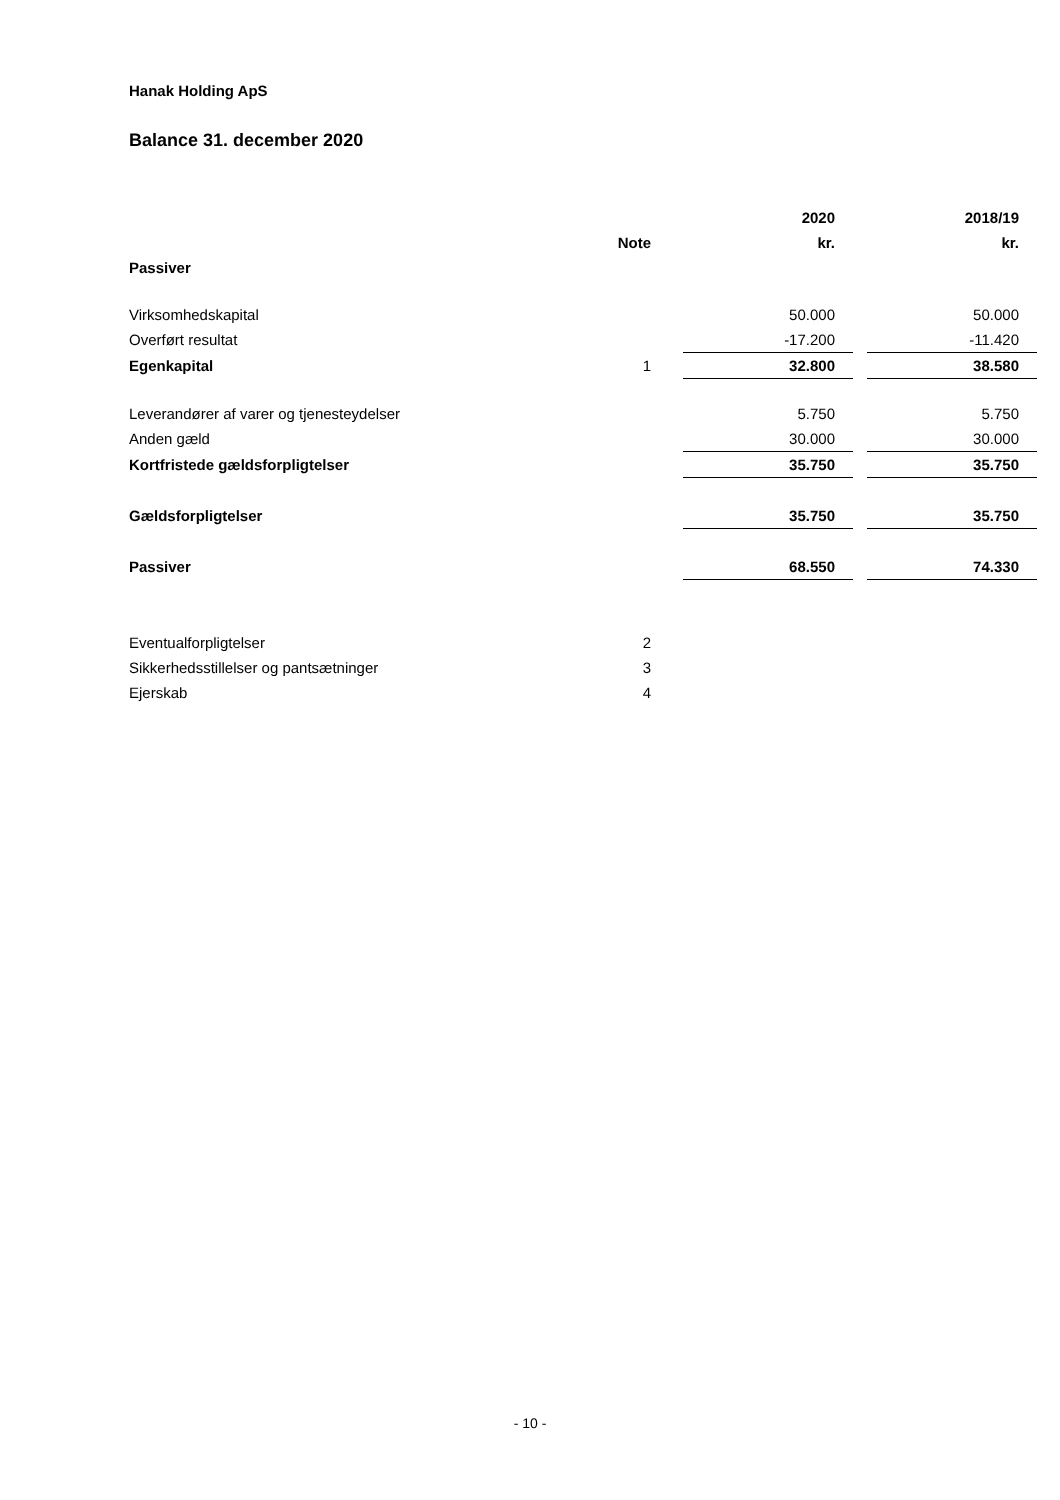Hanak Holding ApS
Balance 31. december 2020
| | | | 2020 | | 2018/19 |
| --- | --- | --- | --- | --- | --- |
| | Note | | kr. | | kr. |
| Passiver | | | | | |
| Virksomhedskapital | | | 50.000 | | 50.000 |
| Overført resultat | | | -17.200 | | -11.420 |
| Egenkapital | 1 | | 32.800 | | 38.580 |
| Leverandører af varer og tjenesteydelser | | | 5.750 | | 5.750 |
| Anden gæld | | | 30.000 | | 30.000 |
| Kortfristede gældsforpligtelser | | | 35.750 | | 35.750 |
| Gældsforpligtelser | | | 35.750 | | 35.750 |
| Passiver | | | 68.550 | | 74.330 |
| Eventualforpligtelser | 2 | | | | |
| Sikkerhedsstillelser og pantsætninger | 3 | | | | |
| Ejerskab | 4 | | | | |
- 10 -